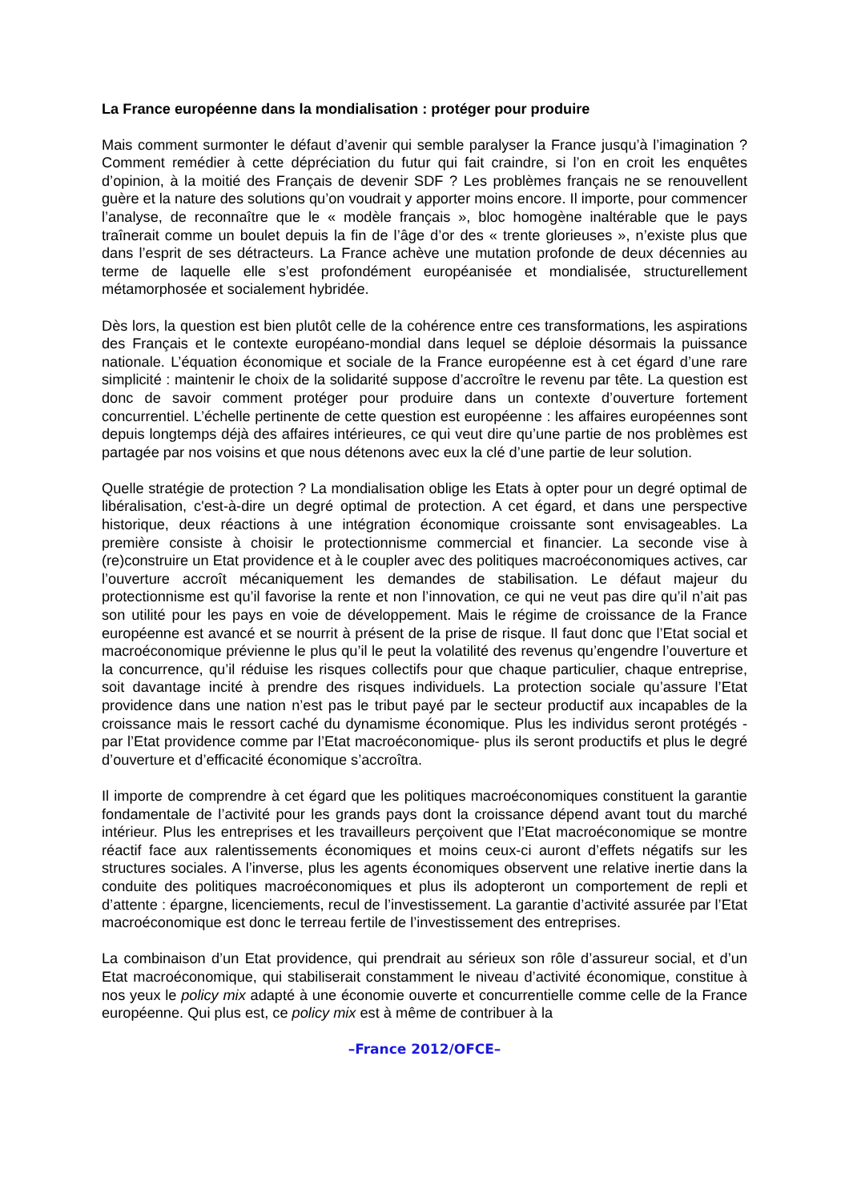La France européenne dans la mondialisation : protéger pour produire
Mais comment surmonter le défaut d’avenir qui semble paralyser la France jusqu’à l’imagination ? Comment remédier à cette dépréciation du futur qui fait craindre, si l’on en croit les enquêtes d’opinion, à la moitié des Français de devenir SDF ? Les problèmes français ne se renouvellent guère et la nature des solutions qu’on voudrait y apporter moins encore. Il importe, pour commencer l’analyse, de reconnaître que le « modèle français », bloc homogène inaltérable que le pays traînerait comme un boulet depuis la fin de l’âge d’or des « trente glorieuses », n’existe plus que dans l’esprit de ses détracteurs. La France achève une mutation profonde de deux décennies au terme de laquelle elle s’est profondément européanisée et mondialisée, structurellement métamorphosée et socialement hybridée.
Dès lors, la question est bien plutôt celle de la cohérence entre ces transformations, les aspirations des Français et le contexte européano-mondial dans lequel se déploie désormais la puissance nationale. L’équation économique et sociale de la France européenne est à cet égard d’une rare simplicité : maintenir le choix de la solidarité suppose d’accroître le revenu par tête. La question est donc de savoir comment protéger pour produire dans un contexte d’ouverture fortement concurrentiel. L’échelle pertinente de cette question est européenne : les affaires européennes sont depuis longtemps déjà des affaires intérieures, ce qui veut dire qu’une partie de nos problèmes est partagée par nos voisins et que nous détenons avec eux la clé d’une partie de leur solution.
Quelle stratégie de protection ? La mondialisation oblige les Etats à opter pour un degré optimal de libéralisation, c'est-à-dire un degré optimal de protection. A cet égard, et dans une perspective historique, deux réactions à une intégration économique croissante sont envisageables. La première consiste à choisir le protectionnisme commercial et financier. La seconde vise à (re)construire un Etat providence et à le coupler avec des politiques macroéconomiques actives, car l’ouverture accroît mécaniquement les demandes de stabilisation. Le défaut majeur du protectionnisme est qu’il favorise la rente et non l’innovation, ce qui ne veut pas dire qu’il n’ait pas son utilité pour les pays en voie de développement. Mais le régime de croissance de la France européenne est avancé et se nourrit à présent de la prise de risque. Il faut donc que l’Etat social et macroéconomique prévienne le plus qu’il le peut la volatilité des revenus qu’engendre l’ouverture et la concurrence, qu’il réduise les risques collectifs pour que chaque particulier, chaque entreprise, soit davantage incité à prendre des risques individuels. La protection sociale qu’assure l’Etat providence dans une nation n’est pas le tribut payé par le secteur productif aux incapables de la croissance mais le ressort caché du dynamisme économique. Plus les individus seront protégés -par l’Etat providence comme par l’Etat macroéconomique- plus ils seront productifs et plus le degré d’ouverture et d’efficacité économique s’accroîtra.
Il importe de comprendre à cet égard que les politiques macroéconomiques constituent la garantie fondamentale de l’activité pour les grands pays dont la croissance dépend avant tout du marché intérieur. Plus les entreprises et les travailleurs perçoivent que l’Etat macroéconomique se montre réactif face aux ralentissements économiques et moins ceux-ci auront d’effets négatifs sur les structures sociales. A l’inverse, plus les agents économiques observent une relative inertie dans la conduite des politiques macroéconomiques et plus ils adopteront un comportement de repli et d’attente : épargne, licenciements, recul de l’investissement. La garantie d’activité assurée par l’Etat macroéconomique est donc le terreau fertile de l’investissement des entreprises.
La combinaison d’un Etat providence, qui prendrait au sérieux son rôle d’assureur social, et d’un Etat macroéconomique, qui stabiliserait constamment le niveau d’activité économique, constitue à nos yeux le policy mix adapté à une économie ouverte et concurrentielle comme celle de la France européenne. Qui plus est, ce policy mix est à même de contribuer à la
–France 2012/OFCE–